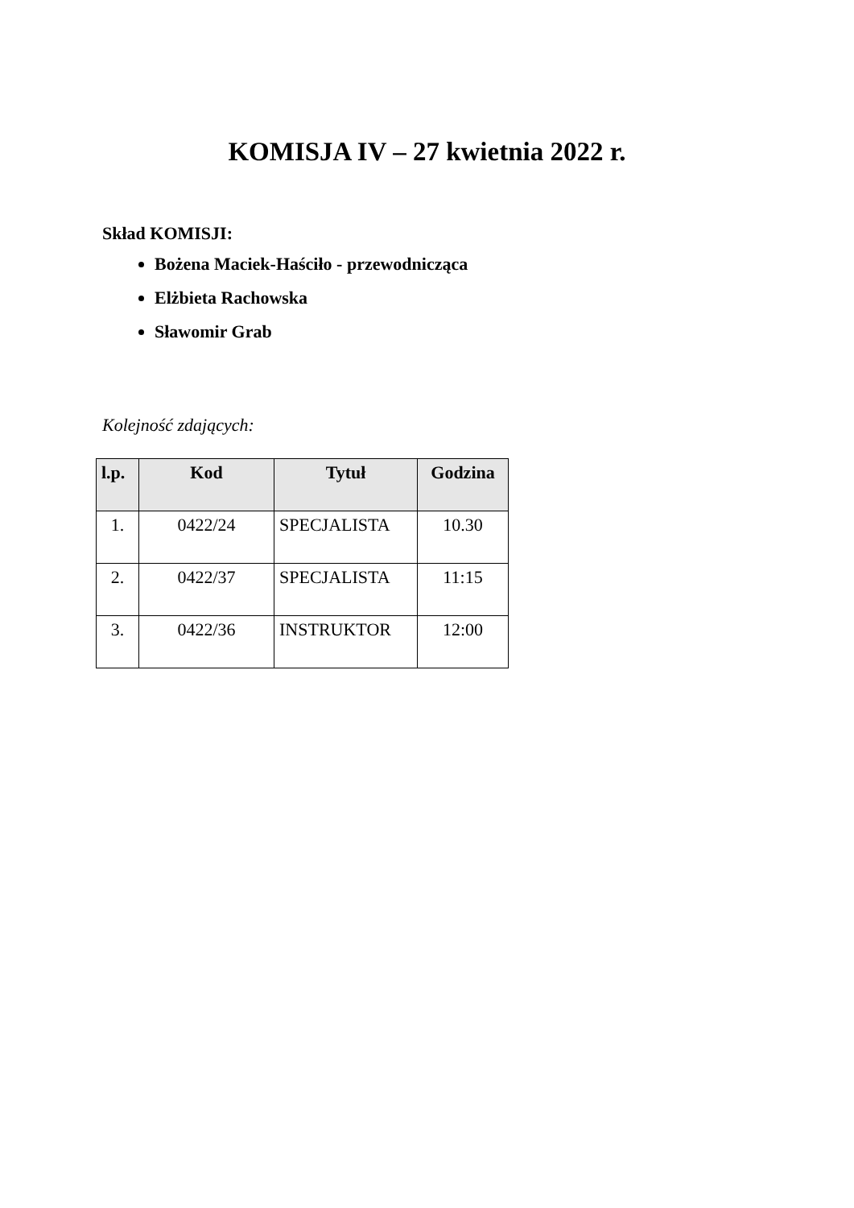KOMISJA IV – 27 kwietnia 2022 r.
Skład KOMISJI:
Bożena Maciek-Haściło - przewodnicząca
Elżbieta Rachowska
Sławomir Grab
Kolejność zdających:
| l.p. | Kod | Tytuł | Godzina |
| --- | --- | --- | --- |
| 1. | 0422/24 | SPECJALISTA | 10.30 |
| 2. | 0422/37 | SPECJALISTA | 11:15 |
| 3. | 0422/36 | INSTRUKTOR | 12:00 |